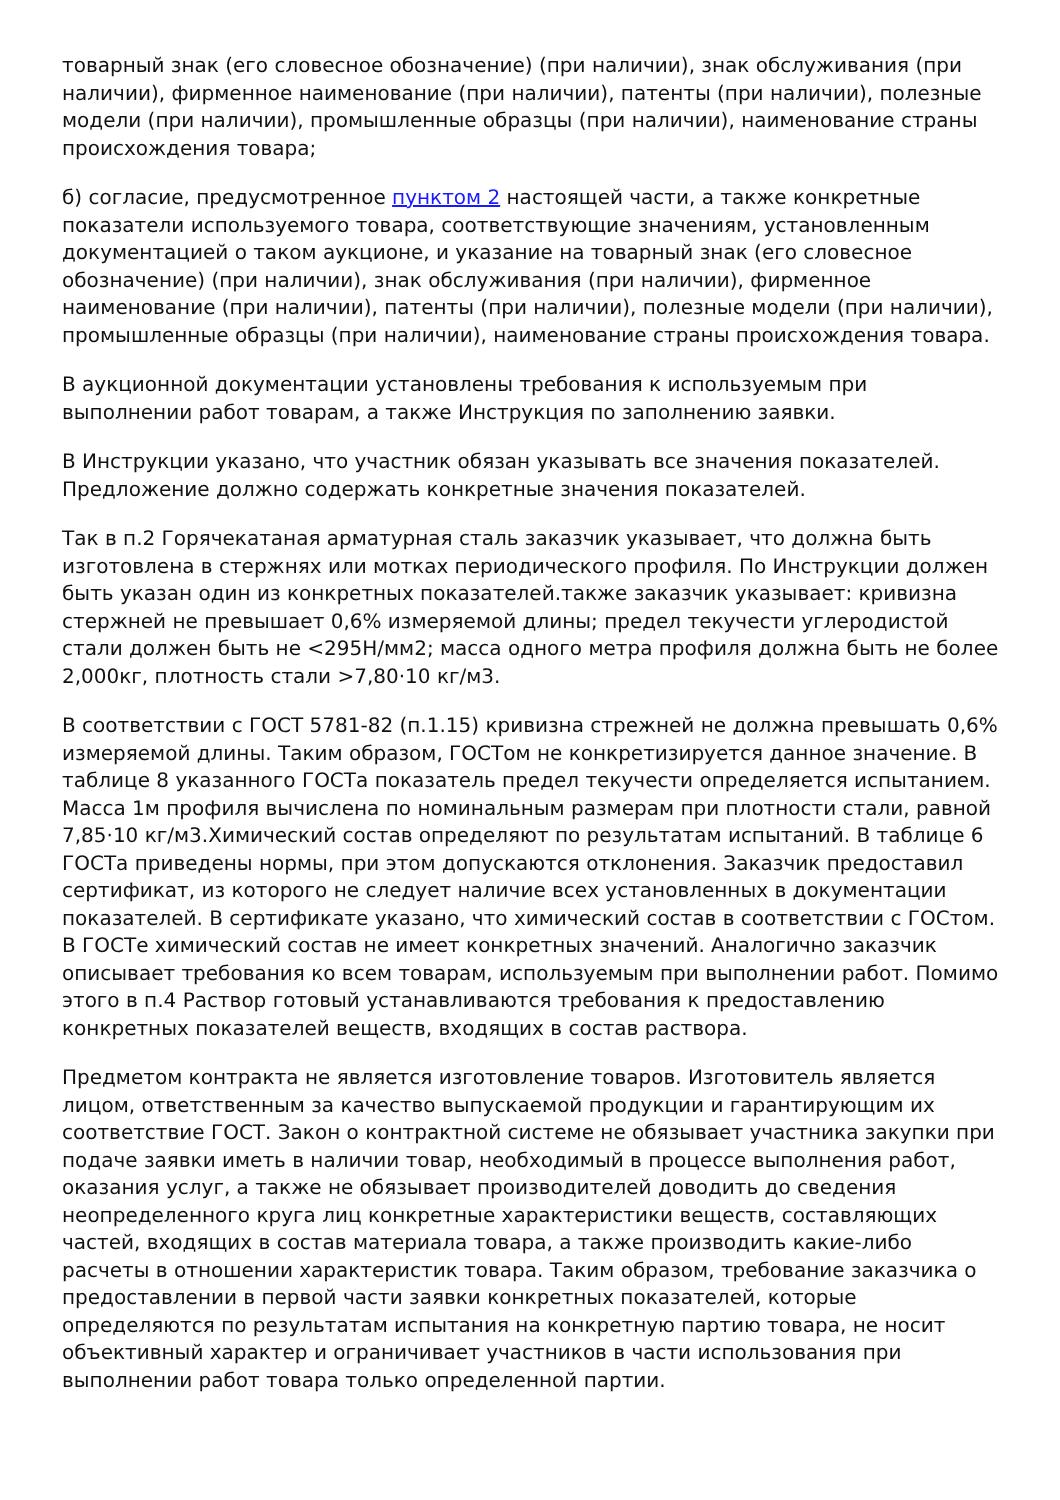товарный знак (его словесное обозначение) (при наличии), знак обслуживания (при наличии), фирменное наименование (при наличии), патенты (при наличии), полезные модели (при наличии), промышленные образцы (при наличии), наименование страны происхождения товара;
б) согласие, предусмотренное пунктом 2 настоящей части, а также конкретные показатели используемого товара, соответствующие значениям, установленным документацией о таком аукционе, и указание на товарный знак (его словесное обозначение) (при наличии), знак обслуживания (при наличии), фирменное наименование (при наличии), патенты (при наличии), полезные модели (при наличии), промышленные образцы (при наличии), наименование страны происхождения товара.
В аукционной документации установлены требования к используемым при выполнении работ товарам, а также Инструкция по заполнению заявки.
В Инструкции указано, что участник обязан указывать все значения показателей. Предложение должно содержать конкретные значения показателей.
Так в п.2 Горячекатаная арматурная сталь заказчик указывает, что должна быть изготовлена в стержнях или мотках периодического профиля. По Инструкции должен быть указан один из конкретных показателей.также заказчик указывает: кривизна стержней не превышает 0,6% измеряемой длины; предел текучести углеродистой стали должен быть не <295Н/мм2; масса одного метра профиля должна быть не более 2,000кг, плотность стали >7,80·10 кг/м3.
В соответствии с ГОСТ 5781-82 (п.1.15) кривизна стрежней не должна превышать 0,6% измеряемой длины. Таким образом, ГОСТом не конкретизируется данное значение. В таблице 8 указанного ГОСТа показатель предел текучести определяется испытанием. Масса 1м профиля вычислена по номинальным размерам при плотности стали, равной 7,85·10 кг/м3.Химический состав определяют по результатам испытаний. В таблице 6 ГОСТа приведены нормы, при этом допускаются отклонения. Заказчик предоставил сертификат, из которого не следует наличие всех установленных в документации показателей. В сертификате указано, что химический состав в соответствии с ГОСтом. В ГОСТе химический состав не имеет конкретных значений. Аналогично заказчик описывает требования ко всем товарам, используемым при выполнении работ. Помимо этого в п.4 Раствор готовый устанавливаются требования к предоставлению конкретных показателей веществ, входящих в состав раствора.
Предметом контракта не является изготовление товаров. Изготовитель является лицом, ответственным за качество выпускаемой продукции и гарантирующим их соответствие ГОСТ. Закон о контрактной системе не обязывает участника закупки при подаче заявки иметь в наличии товар, необходимый в процессе выполнения работ, оказания услуг, а также не обязывает производителей доводить до сведения неопределенного круга лиц конкретные характеристики веществ, составляющих частей, входящих в состав материала товара, а также производить какие-либо расчеты в отношении характеристик товара. Таким образом, требование заказчика о предоставлении в первой части заявки конкретных показателей, которые определяются по результатам испытания на конкретную партию товара, не носит объективный характер и ограничивает участников в части использования при выполнении работ товара только определенной партии.